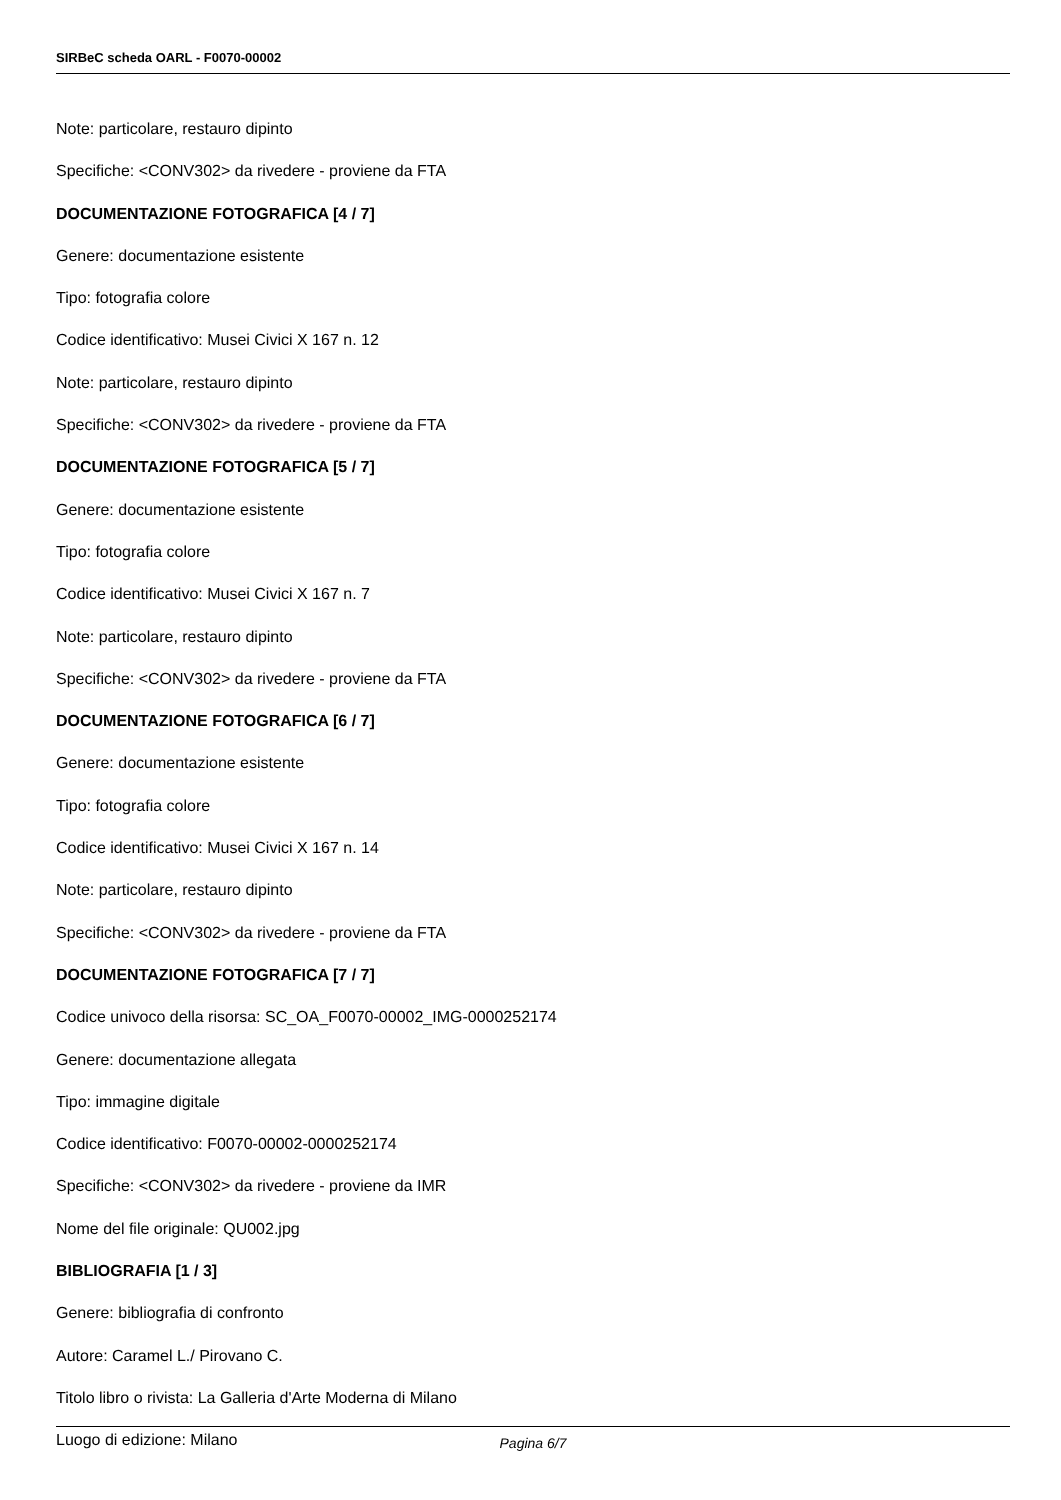SIRBeC scheda OARL - F0070-00002
Note: particolare, restauro dipinto
Specifiche: <CONV302> da rivedere - proviene da FTA
DOCUMENTAZIONE FOTOGRAFICA [4 / 7]
Genere: documentazione esistente
Tipo: fotografia colore
Codice identificativo: Musei Civici X 167 n. 12
Note: particolare, restauro dipinto
Specifiche: <CONV302> da rivedere - proviene da FTA
DOCUMENTAZIONE FOTOGRAFICA [5 / 7]
Genere: documentazione esistente
Tipo: fotografia colore
Codice identificativo: Musei Civici X 167 n. 7
Note: particolare, restauro dipinto
Specifiche: <CONV302> da rivedere - proviene da FTA
DOCUMENTAZIONE FOTOGRAFICA [6 / 7]
Genere: documentazione esistente
Tipo: fotografia colore
Codice identificativo: Musei Civici X 167 n. 14
Note: particolare, restauro dipinto
Specifiche: <CONV302> da rivedere - proviene da FTA
DOCUMENTAZIONE FOTOGRAFICA [7 / 7]
Codice univoco della risorsa: SC_OA_F0070-00002_IMG-0000252174
Genere: documentazione allegata
Tipo: immagine digitale
Codice identificativo: F0070-00002-0000252174
Specifiche: <CONV302> da rivedere - proviene da IMR
Nome del file originale: QU002.jpg
BIBLIOGRAFIA [1 / 3]
Genere: bibliografia di confronto
Autore: Caramel L./ Pirovano C.
Titolo libro o rivista: La Galleria d'Arte Moderna di Milano
Luogo di edizione: Milano
Pagina 6/7